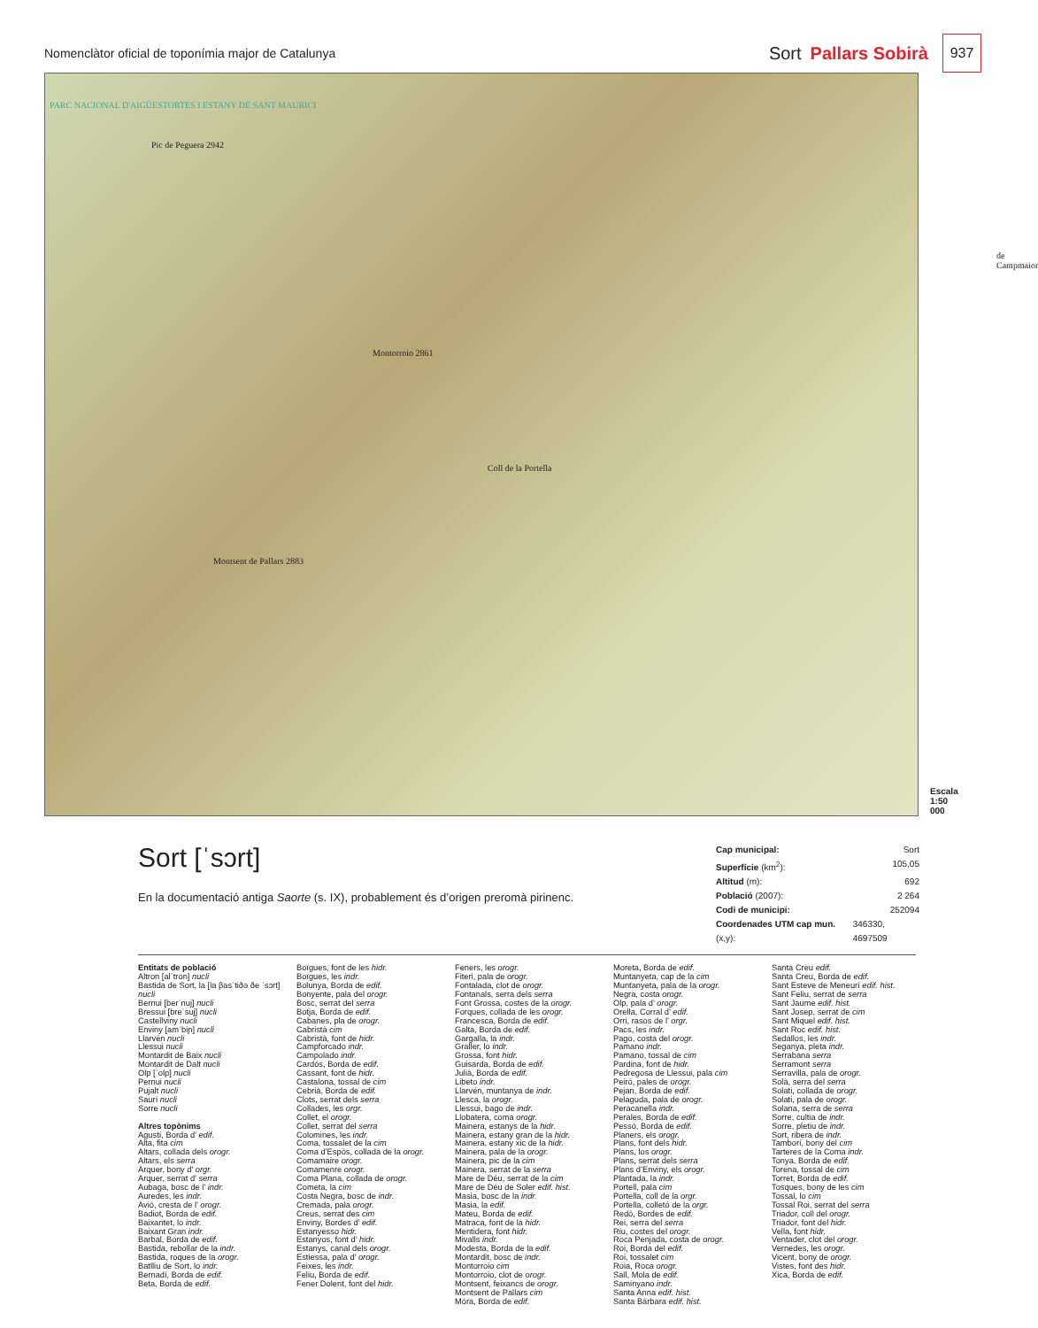Nomenclàtor oficial de toponímia major de Catalunya
Sort Pallars Sobirà
937
PARC NACIONAL D'AIGÜESTORTES I ESTANY DE SANT MAURICI
Pic de Peguera 2942
Montsent de Pallars 2883
Montorroio 2861
Coll de la Portella
de Campmaior
Escala 1:50 000
Sort [ˈsɔrt]
En la documentació antiga Saorte (s. IX), probablement és d’origen preromà pirinenc.
Cap municipal: Sort
Superfície (km<sup>2</sup>): 105,05
Altitud (m): 692
Població (2007): 2 264
Codi de municipi: 252094
Coordenades UTM cap mun. (x,y): 346330, 4697509
Entitats de població
Altron [alˈtron] nucli
Bastida de Sort, la [la βasˈtiðə ðe ˈsɔrt] nucli
Bernui [berˈnuj] nucli
Bressui [breˈsuj] nucli
Castellviny nucli
Enviny [amˈbiɲ] nucli
Llarvén nucli
Llessui nucli
Montardit de Baix nucli
Montardit de Dalt nucli
Olp [ˈolp] nucli
Pernui nucli
Pujalt nucli
Saurí nucli
Sorre nucli
Altres topònims
Agustí, Borda d’ edif.
Alta, fita cim
Altars, collada dels orogr.
Altars, els serra
Arquer, bony d’ orgr.
Arquer, serrat d’ serra
Aubaga, bosc de l’ indr.
Auredes, les indr.
Avió, cresta de l’ orogr.
Badiot, Borda de edif.
Baixantet, lo indr.
Baixant Gran indr.
Barbal, Borda de edif.
Bastida, rebollar de la indr.
Bastida, roques de la orogr.
Batlliu de Sort, lo indr.
Bernadí, Borda de edif.
Beta, Borda de edif.
Boïgues, font de les hidr.
Boïgues, les indr.
Bolunya, Borda de edif.
Bonyente, pala del orogr.
Bosc, serrat del serra
Botja, Borda de edif.
Cabanes, pla de orogr.
Cabristà cim
Cabristà, font de hidr.
Campforcado indr.
Campolado indr.
Cardós, Borda de edif.
Cassant, font de hidr.
Castalona, tossal de cim
Cebrià, Borda de edif.
Clots, serrat dels serra
Collades, les orgr.
Collet, el orogr.
Collet, serrat del serra
Colomines, les indr.
Coma, tossalet de la cim
Coma d’Espòs, collada de la orogr.
Comamaire orogr.
Comamenre orogr.
Coma Plana, collada de orogr.
Cometa, la cim
Costa Negra, bosc de indr.
Cremada, pala orogr.
Creus, serrat des cim
Enviny, Bordes d’ edif.
Estanyesso hidr.
Estanyos, font d’ hidr.
Estanys, canal dels orogr.
Estiessa, pala d’ orogr.
Feixes, les indr.
Feliu, Borda de edif.
Fener Dolent, font del hidr.
Feners, les orogr.
Fiteri, pala de orogr.
Fontalada, clot de orogr.
Fontanals, serra dels serra
Font Grossa, costes de la orogr.
Forques, collada de les orogr.
Francesca, Borda de edif.
Galta, Borda de edif.
Gargalla, la indr.
Graller, lo indr.
Grossa, font hidr.
Guisarda, Borda de edif.
Julià, Borda de edif.
Libeto indr.
Llarvén, muntanya de indr.
Llesca, la orogr.
Llessui, bago de indr.
Llobatera, coma orogr.
Mainera, estanys de la hidr.
Mainera, estany gran de la hidr.
Mainera, estany xic de la hidr.
Mainera, pala de la orogr.
Mainera, pic de la cim
Mainera, serrat de la serra
Mare de Déu, serrat de la cim
Mare de Déu de Soler edif. hist.
Masia, bosc de la indr.
Masia, la edif.
Mateu, Borda de edif.
Matraca, font de la hidr.
Mentidera, font hidr.
Mivalls indr.
Modesta, Borda de la edif.
Montardit, bosc de indr.
Montorroio cim
Montorroio, clot de orogr.
Montsent, feixancs de orogr.
Montsent de Pallars cim
Móra, Borda de edif.
Moreta, Borda de edif.
Muntanyeta, cap de la cim
Muntanyeta, pala de la orogr.
Negra, costa orogr.
Olp, pala d’ orogr.
Orella, Corral d’ edif.
Orri, rasos de l’ orgr.
Pacs, les indr.
Pago, costa del orogr.
Pamano indr.
Pamano, tossal de cim
Pardina, font de hidr.
Pedregosa de Llessui, pala cim
Peiró, pales de orogr.
Pejan, Borda de edif.
Pelaguda, pala de orogr.
Peracanella indr.
Perales, Borda de edif.
Pessó, Borda de edif.
Planers, els orogr.
Plans, font dels hidr.
Plans, los orogr.
Plans, serrat dels serra
Plans d’Enviny, els orogr.
Plantada, la indr.
Portell, pala cim
Portella, coll de la orgr.
Portella, colletó de la orgr.
Redó, Bordes de edif.
Rei, serra del serra
Riu, costes del orogr.
Roca Penjada, costa de orogr.
Roi, Borda del edif.
Roi, tossalet cim
Roia, Roca orogr.
Sall, Mola de edif.
Saminyano indr.
Santa Anna edif. hist.
Santa Bàrbara edif. hist.
Santa Creu edif.
Santa Creu, Borda de edif.
Sant Esteve de Meneurí edif. hist.
Sant Feliu, serrat de serra
Sant Jaume edif. hist.
Sant Josep, serrat de cim
Sant Miquel edif. hist.
Sant Roc edif. hist.
Sedallos, les indr.
Seganya, pleta indr.
Serrabana serra
Serramont serra
Serravilla, pala de orogr.
Solà, serra del serra
Solati, collada de orogr.
Solati, pala de orogr.
Solana, serra de serra
Sorre, cultia de indr.
Sorre, pletiu de indr.
Sort, ribera de indr.
Tamborí, bony del cim
Tarteres de la Coma indr.
Tonya, Borda de edif.
Torena, tossal de cim
Torret, Borda de edif.
Tosques, bony de les cim
Tossal, lo cim
Tossal Roi, serrat del serra
Triador, coll del orogr.
Triador, font del hidr.
Vella, font hidr.
Ventader, clot del orogr.
Vernedes, les orogr.
Vicent, bony de orogr.
Vistes, font des hidr.
Xica, Borda de edif.